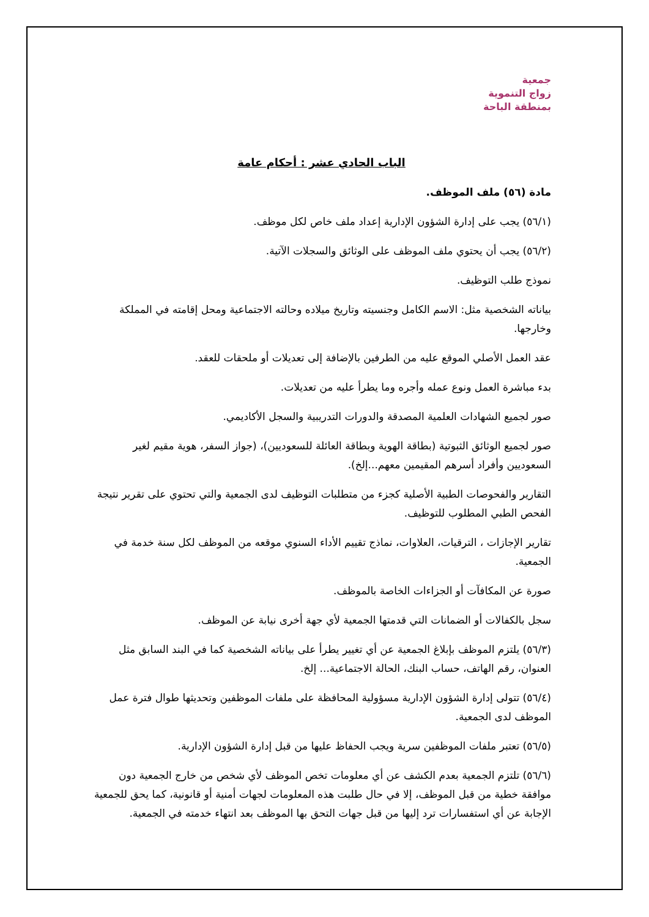جمعية
زواج التنموية
بمنطقة الباحة
الباب الحادي عشر : أحكام عامة
مادة (٥٦) ملف الموظف.
(٥٦/١) يجب على إدارة الشؤون الإدارية إعداد ملف خاص لكل موظف.
(٥٦/٢) يجب أن يحتوي ملف الموظف على الوثائق والسجلات الآتية.
نموذج طلب التوظيف.
بياناته الشخصية مثل: الاسم الكامل وجنسيته وتاريخ ميلاده وحالته الاجتماعية ومحل إقامته في المملكة وخارجها.
عقد العمل الأصلي الموقع عليه من الطرفين بالإضافة إلى تعديلات أو ملحقات للعقد.
بدء مباشرة العمل ونوع عمله وأجره وما يطرأ عليه من تعديلات.
صور لجميع الشهادات العلمية المصدقة والدورات التدريبية والسجل الأكاديمي.
صور لجميع الوثائق الثبوتية (بطاقة الهوية وبطاقة العائلة للسعوديين)، (جواز السفر، هوية مقيم لغير السعوديين وأفراد أسرهم المقيمين معهم...إلخ).
التقارير والفحوصات الطبية الأصلية كجزء من متطلبات التوظيف لدى الجمعية والتي تحتوي على تقرير نتيجة الفحص الطبي المطلوب للتوظيف.
تقارير الإجازات ، الترقيات، العلاوات، نماذج تقييم الأداء السنوي موقعه من الموظف لكل سنة خدمة في الجمعية.
صورة عن المكافآت أو الجزاءات الخاصة بالموظف.
سجل بالكفالات أو الضمانات التي قدمتها الجمعية لأي جهة أخرى نيابة عن الموظف.
(٥٦/٣) يلتزم الموظف بإبلاغ الجمعية عن أي تغيير يطرأ على بياناته الشخصية كما في البند السابق مثل العنوان، رقم الهاتف، حساب البنك، الحالة الاجتماعية... إلخ.
(٥٦/٤) تتولى إدارة الشؤون الإدارية مسؤولية المحافظة على ملفات الموظفين وتحديثها طوال فترة عمل الموظف لدى الجمعية.
(٥٦/٥) تعتبر ملفات الموظفين سرية ويجب الحفاظ عليها من قبل إدارة الشؤون الإدارية.
(٥٦/٦) تلتزم الجمعية بعدم الكشف عن أي معلومات تخص الموظف لأي شخص من خارج الجمعية دون موافقة خطية من قبل الموظف، إلا في حال طلبت هذه المعلومات لجهات أمنية أو قانونية، كما يحق للجمعية الإجابة عن أي استفسارات ترد إليها من قبل جهات التحق بها الموظف بعد انتهاء خدمته في الجمعية.